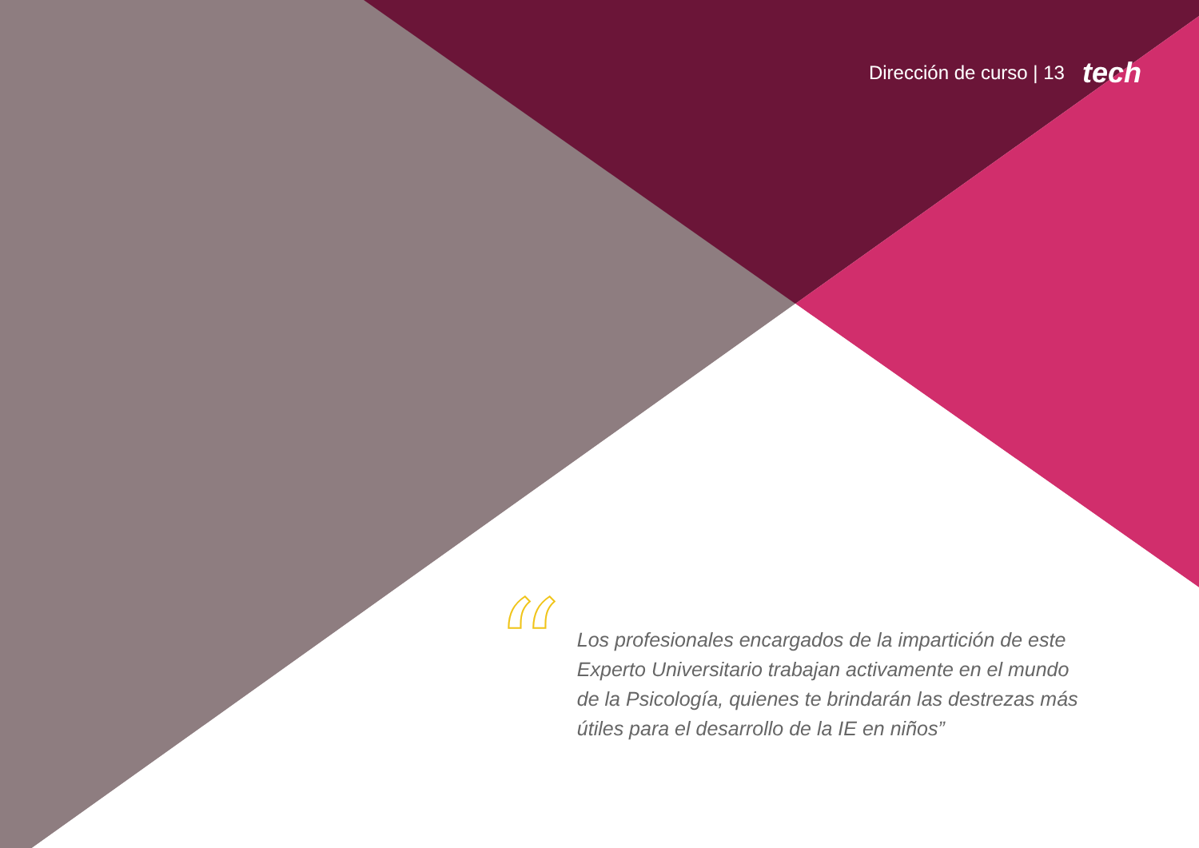Dirección de curso | 13 tech
“
Los profesionales encargados de la impartición de este Experto Universitario trabajan activamente en el mundo de la Psicología, quienes te brindarán las destrezas más útiles para el desarrollo de la IE en niños”